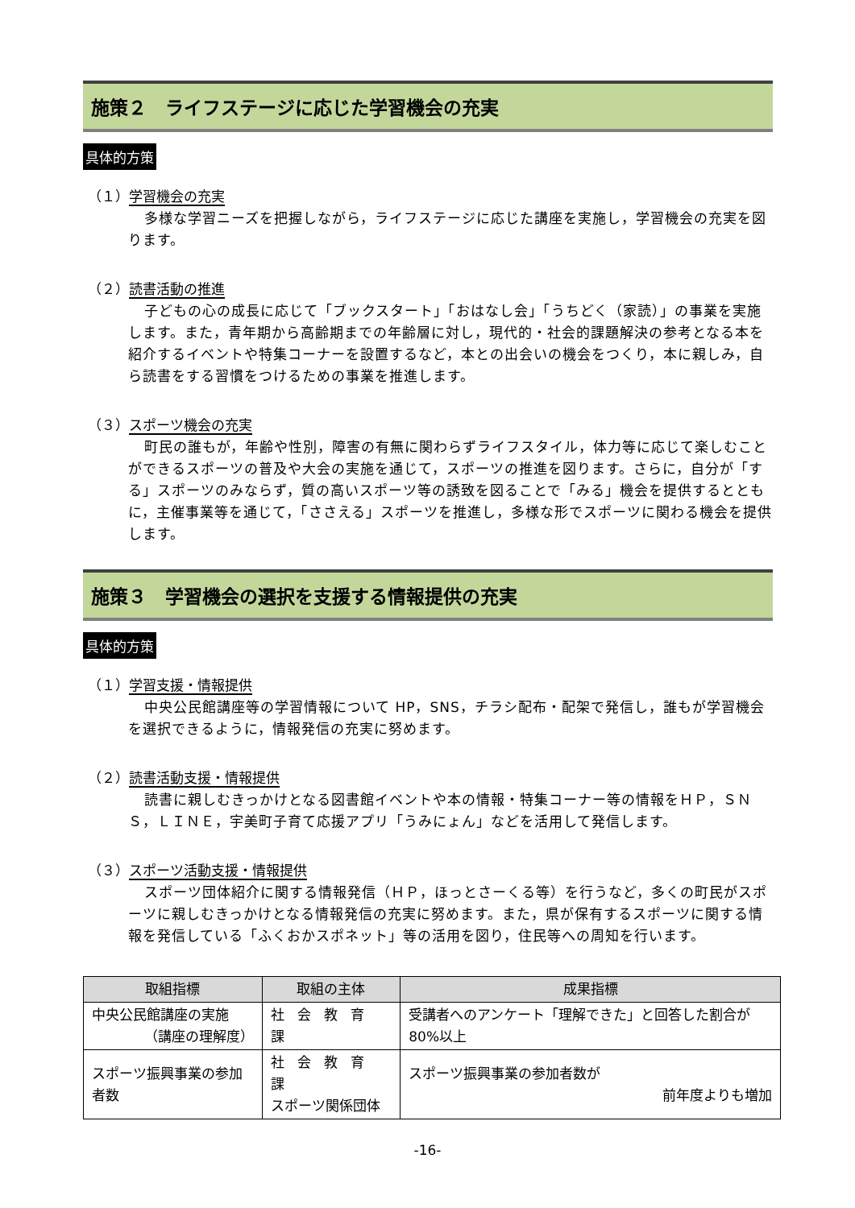施策２　ライフステージに応じた学習機会の充実
具体的方策
（１）学習機会の充実
多様な学習ニーズを把握しながら，ライフステージに応じた講座を実施し，学習機会の充実を図ります。
（２）読書活動の推進
子どもの心の成長に応じて「ブックスタート」「おはなし会」「うちどく（家読）」の事業を実施します。また，青年期から高齢期までの年齢層に対し，現代的・社会的課題解決の参考となる本を紹介するイベントや特集コーナーを設置するなど，本との出会いの機会をつくり，本に親しみ，自ら読書をする習慣をつけるための事業を推進します。
（３）スポーツ機会の充実
町民の誰もが，年齢や性別，障害の有無に関わらずライフスタイル，体力等に応じて楽しむことができるスポーツの普及や大会の実施を通じて，スポーツの推進を図ります。さらに，自分が「する」スポーツのみならず，質の高いスポーツ等の誘致を図ることで「みる」機会を提供するとともに，主催事業等を通じて，「ささえる」スポーツを推進し，多様な形でスポーツに関わる機会を提供します。
施策３　学習機会の選択を支援する情報提供の充実
具体的方策
（１）学習支援・情報提供
中央公民館講座等の学習情報について HP，SNS，チラシ配布・配架で発信し，誰もが学習機会を選択できるように，情報発信の充実に努めます。
（２）読書活動支援・情報提供
読書に親しむきっかけとなる図書館イベントや本の情報・特集コーナー等の情報をＨＰ，ＳＮＳ，ＬＩＮＥ，宇美町子育て応援アプリ「うみにょん」などを活用して発信します。
（３）スポーツ活動支援・情報提供
スポーツ団体紹介に関する情報発信（ＨＰ，ほっとさーくる等）を行うなど，多くの町民がスポーツに親しむきっかけとなる情報発信の充実に努めます。また，県が保有するスポーツに関する情報を発信している「ふくおかスポネット」等の活用を図り，住民等への周知を行います。
| 取組指標 | 取組の主体 | 成果指標 |
| --- | --- | --- |
| 中央公民館講座の実施 （講座の理解度） | 社会教育課 | 受講者へのアンケート「理解できた」と回答した割合が 80%以上 |
| スポーツ振興事業の参加者数 | 社会教育課 スポーツ関係団体 | スポーツ振興事業の参加者数が 前年度よりも増加 |
-16-